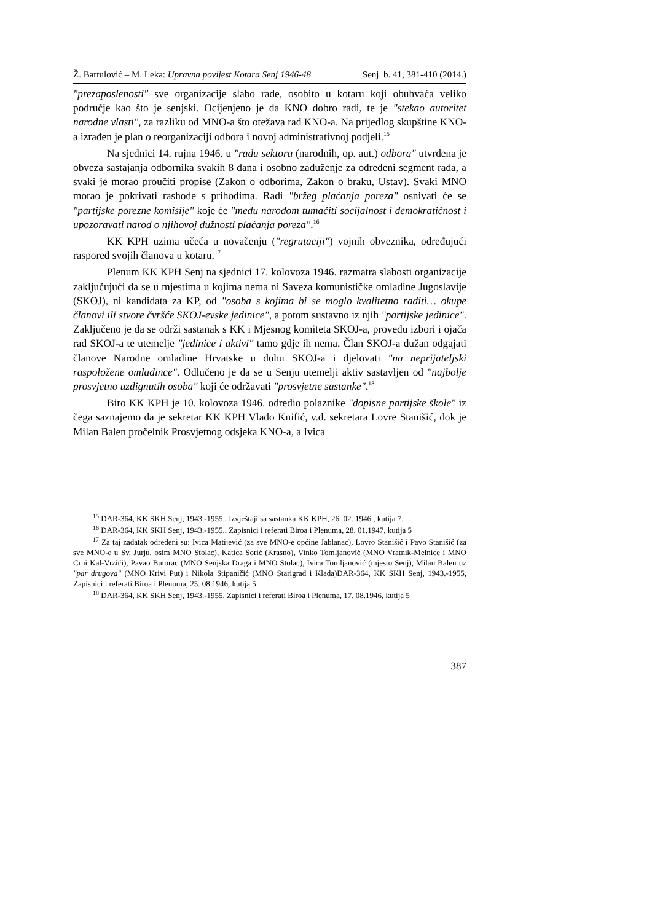Ž. Bartulović – M. Leka: Upravna povijest Kotara Senj 1946-48. Senj. b. 41, 381-410 (2014.)
"prezaposlenosti" sve organizacije slabo rade, osobito u kotaru koji obuhvaća veliko područje kao što je senjski. Ocijenjeno je da KNO dobro radi, te je "stekao autoritet narodne vlasti", za razliku od MNO-a što otežava rad KNO-a. Na prijedlog skupštine KNO-a izrađen je plan o reorganizaciji odbora i novoj administrativnoj podjeli.<sup>15</sup>
Na sjednici 14. rujna 1946. u "radu sektora (narodnih, op. aut.) odbora" utvrđena je obveza sastajanja odbornika svakih 8 dana i osobno zaduženje za određeni segment rada, a svaki je morao proučiti propise (Zakon o odborima, Zakon o braku, Ustav). Svaki MNO morao je pokrivati rashode s prihodima. Radi "bržeg plaćanja poreza" osnivati će se "partijske porezne komisije" koje će "među narodom tumačiti socijalnost i demokratičnost i upozoravati narod o njihovoj dužnosti plaćanja poreza".<sup>16</sup>
KK KPH uzima učeća u novačenju ("regrutaciji") vojnih obveznika, određujući raspored svojih članova u kotaru.<sup>17</sup>
Plenum KK KPH Senj na sjednici 17. kolovoza 1946. razmatra slabosti organizacije zaključujući da se u mjestima u kojima nema ni Saveza komunističke omladine Jugoslavije (SKOJ), ni kandidata za KP, od "osoba s kojima bi se moglo kvalitetno raditi… okupe članovi ili stvore čvršće SKOJ-evske jedinice", a potom sustavno iz njih "partijske jedinice". Zaključeno je da se održi sastanak s KK i Mjesnog komiteta SKOJ-a, provedu izbori i ojača rad SKOJ-a te utemelje "jedinice i aktivi" tamo gdje ih nema. Član SKOJ-a dužan odgajati članove Narodne omladine Hrvatske u duhu SKOJ-a i djelovati "na neprijateljski raspoložene omladince". Odlučeno je da se u Senju utemelji aktiv sastavljen od "najbolje prosvjetno uzdignutih osoba" koji će održavati "prosvjetne sastanke".<sup>18</sup>
Biro KK KPH je 10. kolovoza 1946. odredio polaznike "dopisne partijske škole" iz čega saznajemo da je sekretar KK KPH Vlado Knifić, v.d. sekretara Lovre Stanišić, dok je Milan Balen pročelnik Prosvjetnog odsjeka KNO-a, a Ivica
<sup>15</sup> DAR-364, KK SKH Senj, 1943.-1955., Izvještaji sa sastanka KK KPH, 26. 02. 1946., kutija 7.
<sup>16</sup> DAR-364, KK SKH Senj, 1943.-1955., Zapisnici i referati Biroa i Plenuma, 28. 01.1947, kutija 5
<sup>17</sup> Za taj zadatak određeni su: Ivica Matijević (za sve MNO-e općine Jablanac), Lovro Stanišić i Pavo Stanišić (za sve MNO-e u Sv. Jurju, osim MNO Stolac), Katica Sorić (Krasno), Vinko Tomljanović (MNO Vratnik-Melnice i MNO Crni Kal-Vrzići), Pavao Butorac (MNO Senjska Draga i MNO Stolac), Ivica Tomljanović (mjesto Senj), Milan Balen uz "par drugova" (MNO Krivi Put) i Nikola Stipaničić (MNO Starigrad i Klada)DAR-364, KK SKH Senj, 1943.-1955, Zapisnici i referati Biroa i Plenuma, 25. 08.1946, kutija 5
<sup>18</sup> DAR-364, KK SKH Senj, 1943.-1955, Zapisnici i referati Biroa i Plenuma, 17. 08.1946, kutija 5
387